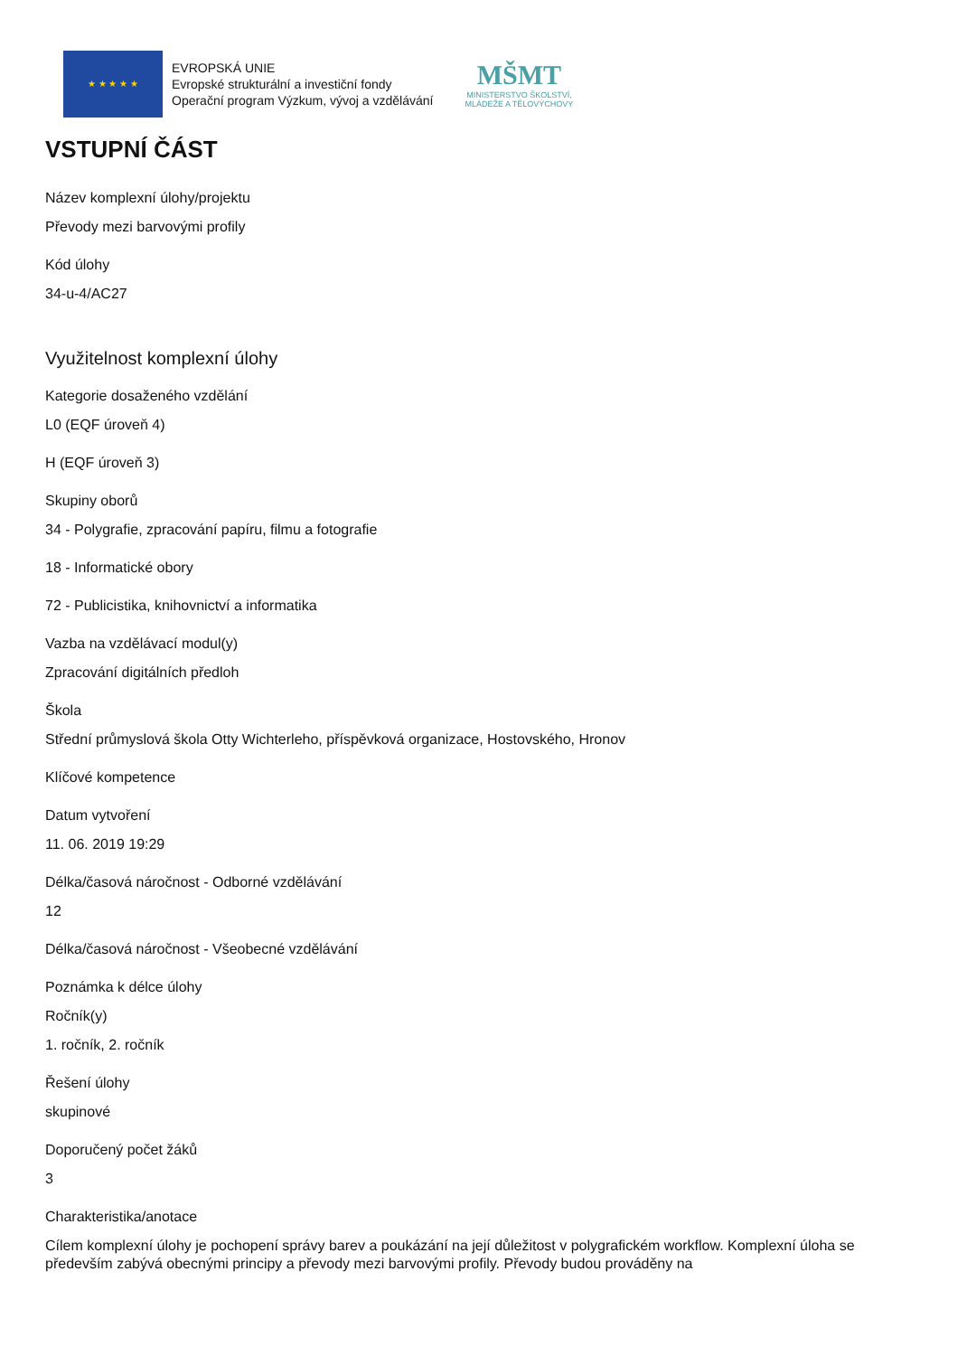★ ★ ★ ★ ★
EVROPSKÁ UNIE
Evropské strukturální a investiční fondy
Operační program Výzkum, vývoj a vzdělávání
MŠMT
MINISTERSTVO ŠKOLSTVÍ,
MLÁDEŽE A TĚLOVÝCHOVY
VSTUPNÍ ČÁST
Název komplexní úlohy/projektu
Převody mezi barvovými profily
Kód úlohy
34-u-4/AC27
Využitelnost komplexní úlohy
Kategorie dosaženého vzdělání
L0 (EQF úroveň 4)
H (EQF úroveň 3)
Skupiny oborů
34 - Polygrafie, zpracování papíru, filmu a fotografie
18 - Informatické obory
72 - Publicistika, knihovnictví a informatika
Vazba na vzdělávací modul(y)
Zpracování digitálních předloh
Škola
Střední průmyslová škola Otty Wichterleho, příspěvková organizace, Hostovského, Hronov
Klíčové kompetence
Datum vytvoření
11. 06. 2019 19:29
Délka/časová náročnost - Odborné vzdělávání
12
Délka/časová náročnost - Všeobecné vzdělávání
Poznámka k délce úlohy
Ročník(y)
1. ročník, 2. ročník
Řešení úlohy
skupinové
Doporučený počet žáků
3
Charakteristika/anotace
Cílem komplexní úlohy je pochopení správy barev a poukázání na její důležitost v polygrafickém workflow. Komplexní úloha se především zabývá obecnými principy a převody mezi barvovými profily. Převody budou prováděny na